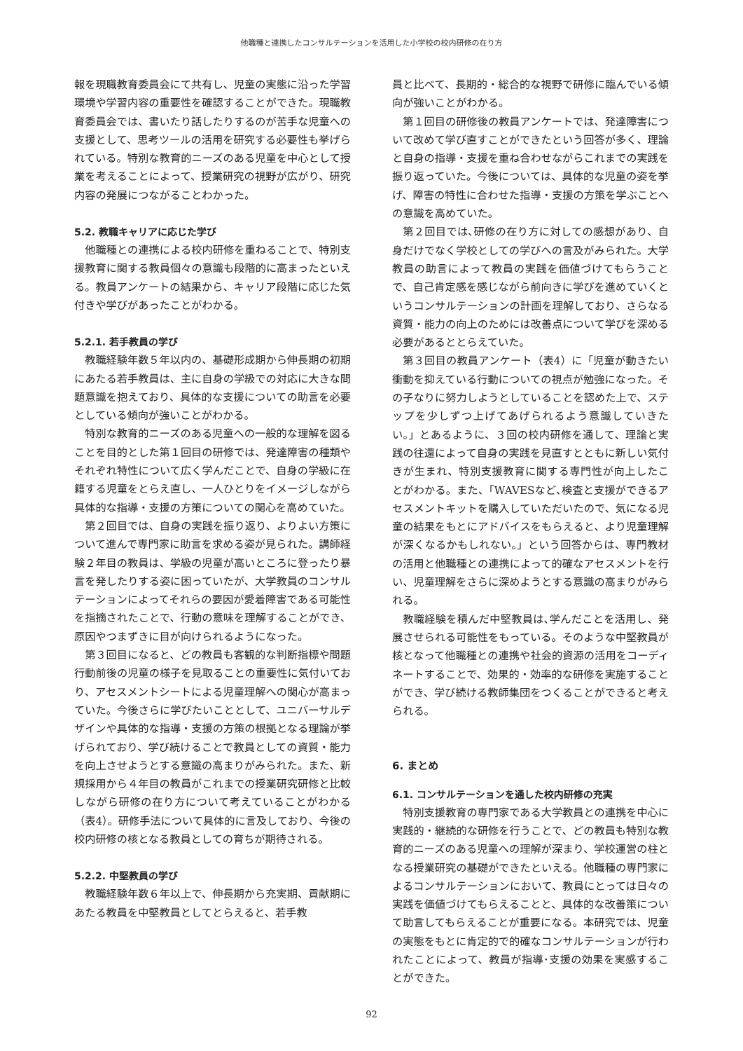他職種と連携したコンサルテーションを活用した小学校の校内研修の在り方
報を現職教育委員会にて共有し、児童の実態に沿った学習環境や学習内容の重要性を確認することができた。現職教育委員会では、書いたり話したりするのが苦手な児童への支援として、思考ツールの活用を研究する必要性も挙げられている。特別な教育的ニーズのある児童を中心として授業を考えることによって、授業研究の視野が広がり、研究内容の発展につながることわかった。
5.2. 教職キャリアに応じた学び
他職種との連携による校内研修を重ねることで、特別支援教育に関する教員個々の意識も段階的に高まったといえる。教員アンケートの結果から、キャリア段階に応じた気付きや学びがあったことがわかる。
5.2.1. 若手教員の学び
教職経験年数５年以内の、基礎形成期から伸長期の初期にあたる若手教員は、主に自身の学級での対応に大きな問題意識を抱えており、具体的な支援についての助言を必要としている傾向が強いことがわかる。
特別な教育的ニーズのある児童への一般的な理解を図ることを目的とした第１回目の研修では、発達障害の種類やそれぞれ特性について広く学んだことで、自身の学級に在籍する児童をとらえ直し、一人ひとりをイメージしながら具体的な指導・支援の方策についての関心を高めていた。
第２回目では、自身の実践を振り返り、よりよい方策について進んで専門家に助言を求める姿が見られた。講師経験２年目の教員は、学級の児童が高いところに登ったり暴言を発したりする姿に困っていたが、大学教員のコンサルテーションによってそれらの要因が愛着障害である可能性を指摘されたことで、行動の意味を理解することができ、原因やつまずきに目が向けられるようになった。
第３回目になると、どの教員も客観的な判断指標や問題行動前後の児童の様子を見取ることの重要性に気付いており、アセスメントシートによる児童理解への関心が高まっていた。今後さらに学びたいこととして、ユニバーサルデザインや具体的な指導・支援の方策の根拠となる理論が挙げられており、学び続けることで教員としての資質・能力を向上させようとする意識の高まりがみられた。また、新規採用から４年目の教員がこれまでの授業研究研修と比較しながら研修の在り方について考えていることがわかる（表4）。研修手法について具体的に言及しており、今後の校内研修の核となる教員としての育ちが期待される。
5.2.2. 中堅教員の学び
教職経験年数６年以上で、伸長期から充実期、貢献期にあたる教員を中堅教員としてとらえると、若手教
員と比べて、長期的・総合的な視野で研修に臨んでいる傾向が強いことがわかる。
第１回目の研修後の教員アンケートでは、発達障害について改めて学び直すことができたという回答が多く、理論と自身の指導・支援を重ね合わせながらこれまでの実践を振り返っていた。今後については、具体的な児童の姿を挙げ、障害の特性に合わせた指導・支援の方策を学ぶことへの意識を高めていた。
第２回目では､研修の在り方に対しての感想があり、自身だけでなく学校としての学びへの言及がみられた。大学教員の助言によって教員の実践を価値づけてもらうことで、自己肯定感を感じながら前向きに学びを進めていくというコンサルテーションの計画を理解しており、さらなる資質・能力の向上のためには改善点について学びを深める必要があるととらえていた。
第３回目の教員アンケート（表4）に「児童が動きたい衝動を抑えている行動についての視点が勉強になった。その子なりに努力しようとしていることを認めた上で、ステップを少しずつ上げてあげられるよう意識していきたい。」とあるように、３回の校内研修を通して、理論と実践の往還によって自身の実践を見直すとともに新しい気付きが生まれ、特別支援教育に関する専門性が向上したことがわかる。また、「WAVESなど､検査と支援ができるアセスメントキットを購入していただいたので、気になる児童の結果をもとにアドバイスをもらえると、より児童理解が深くなるかもしれない。」という回答からは、専門教材の活用と他職種との連携によって的確なアセスメントを行い、児童理解をさらに深めようとする意識の高まりがみられる。
教職経験を積んだ中堅教員は､学んだことを活用し、発展させられる可能性をもっている。そのような中堅教員が核となって他職種との連携や社会的資源の活用をコーディネートすることで、効果的・効率的な研修を実施することができ、学び続ける教師集団をつくることができると考えられる。
6. まとめ
6.1. コンサルテーションを通した校内研修の充実
特別支援教育の専門家である大学教員との連携を中心に実践的・継続的な研修を行うことで、どの教員も特別な教育的ニーズのある児童への理解が深まり、学校運営の柱となる授業研究の基礎ができたといえる。他職種の専門家によるコンサルテーションにおいて、教員にとっては日々の実践を価値づけてもらえることと、具体的な改善策について助言してもらえることが重要になる。本研究では、児童の実態をもとに肯定的で的確なコンサルテーションが行われたことによって、教員が指導･支援の効果を実感することができた。
92